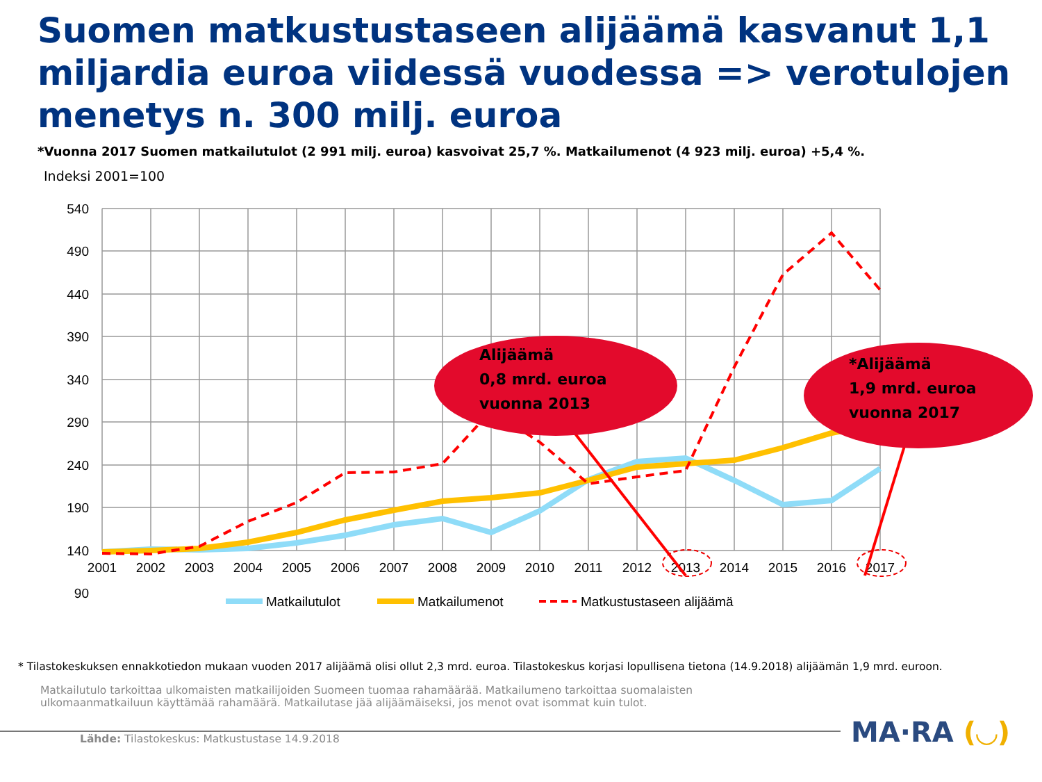Suomen matkustustaseen alijäämä kasvanut 1,1 miljardia euroa viidessä vuodessa => verotulojen menetys n. 300 milj. euroa
*Vuonna 2017 Suomen matkailutulot (2 991 milj. euroa) kasvoivat 25,7 %. Matkailumenot (4 923 milj. euroa) +5,4 %.
Indeksi 2001=100
540
490
440
390
340
290
240
190
140
90
2001
2002
2003
2004
2005
2006
2007
2008
2009
2010
2011
2012
2013
2014
2015
2016
2017
Alijäämä
0,8 mrd. euroa
vuonna 2013
*Alijäämä
1,9 mrd. euroa
vuonna 2017
Matkailutulot
Matkailumenot
Matkustustaseen alijäämä
* Tilastokeskuksen ennakkotiedon mukaan vuoden 2017 alijäämä olisi ollut 2,3 mrd. euroa. Tilastokeskus korjasi lopullisena tietona (14.9.2018) alijäämän 1,9 mrd. euroon.
Matkailutulo tarkoittaa ulkomaisten matkailijoiden Suomeen tuomaa rahamäärää. Matkailumeno tarkoittaa suomalaisten ulkomaanmatkailuun käyttämää rahamäärä. Matkailutase jää alijäämäiseksi, jos menot ovat isommat kuin tulot.
MA·RA (◡)
Lähde: Tilastokeskus: Matkustustase 14.9.2018